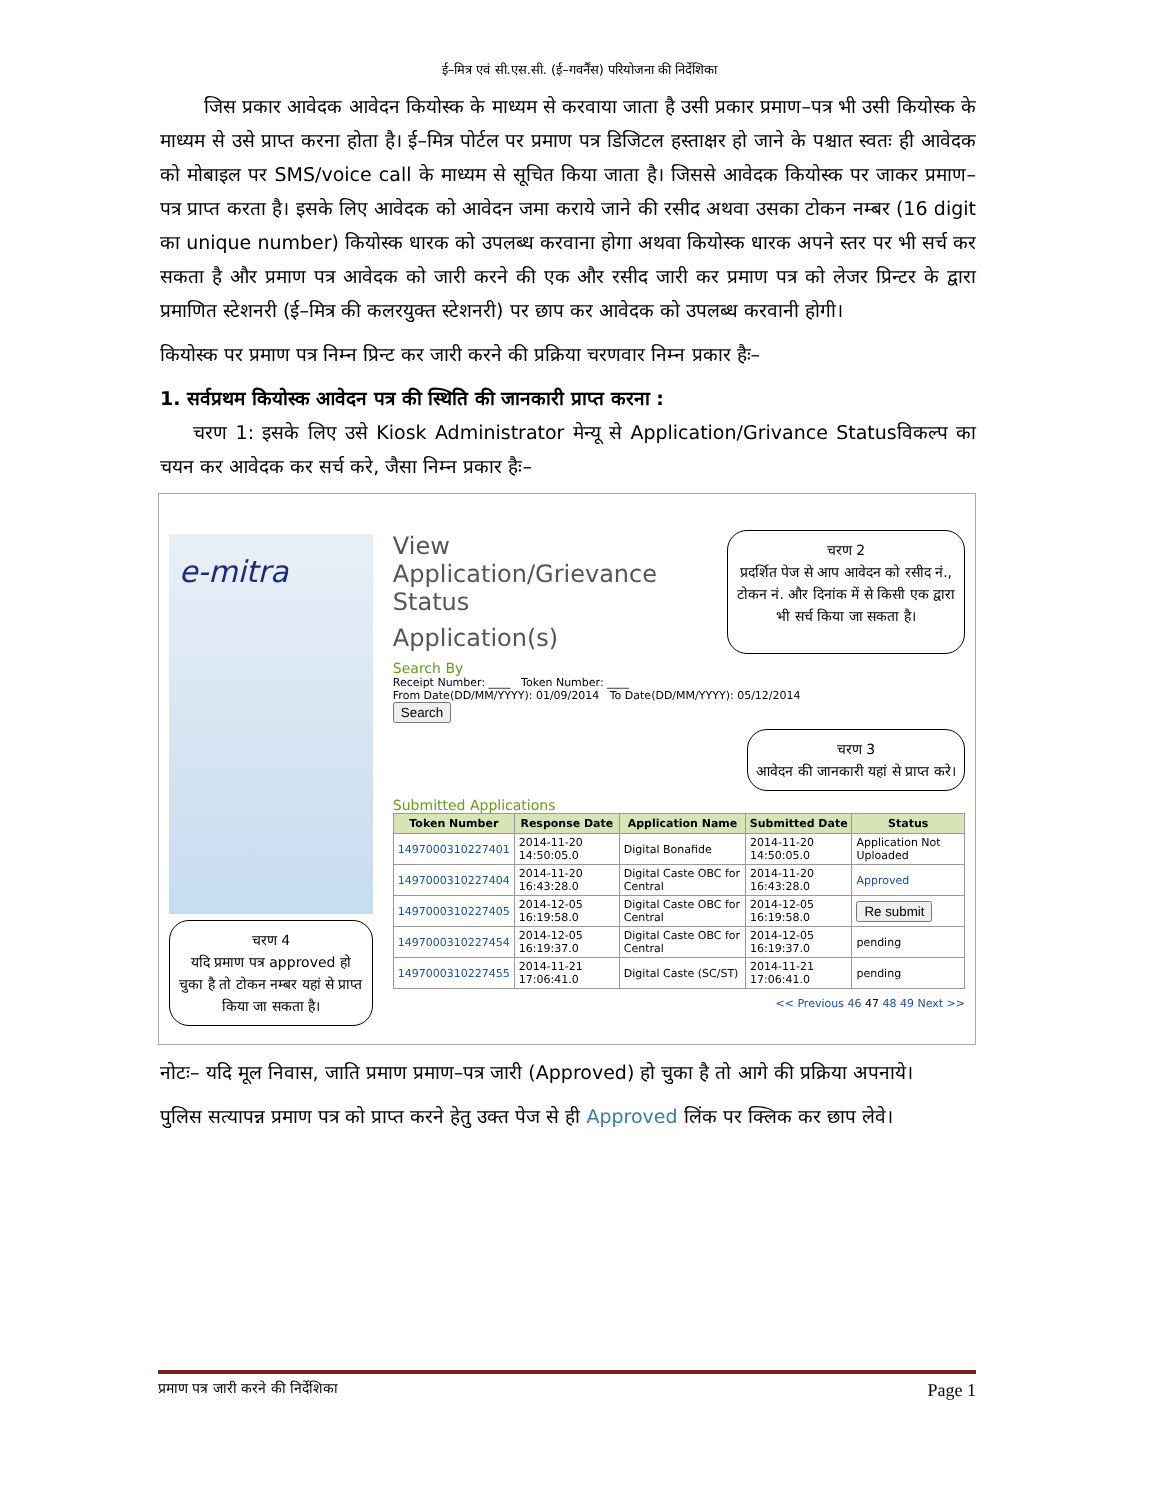ई–मित्र एवं सी.एस.सी. (ई–गवर्नैंस) परियोजना की निर्देशिका
जिस प्रकार आवेदक आवेदन कियोस्क के माध्यम से करवाया जाता है उसी प्रकार प्रमाण–पत्र भी उसी कियोस्क के माध्यम से उसे प्राप्त करना होता है। ई–मित्र पोर्टल पर प्रमाण पत्र डिजिटल हस्ताक्षर हो जाने के पश्चात स्वतः ही आवेदक को मोबाइल पर SMS/voice call के माध्यम से सूचित किया जाता है। जिससे आवेदक कियोस्क पर जाकर प्रमाण–पत्र प्राप्त करता है। इसके लिए आवेदक को आवेदन जमा कराये जाने की रसीद अथवा उसका टोकन नम्बर (16 digit का unique number) कियोस्क धारक को उपलब्ध करवाना होगा अथवा कियोस्क धारक अपने स्तर पर भी सर्च कर सकता है और प्रमाण पत्र आवेदक को जारी करने की एक और रसीद जारी कर प्रमाण पत्र को लेजर प्रिन्टर के द्वारा प्रमाणित स्टेशनरी (ई–मित्र की कलरयुक्त स्टेशनरी) पर छाप कर आवेदक को उपलब्ध करवानी होगी।
कियोस्क पर प्रमाण पत्र निम्न प्रिन्ट कर जारी करने की प्रक्रिया चरणवार निम्न प्रकार हैः–
1. सर्वप्रथम कियोस्क आवेदन पत्र की स्थिति की जानकारी प्राप्त करना :
चरण 1: इसके लिए उसे Kiosk Administrator मेन्यू से Application/Grivance Statusविकल्प का चयन कर आवेदक कर सर्च करे, जैसा निम्न प्रकार हैः–
e-mitra
चरण 4
यदि प्रमाण पत्र approved हो चुका है तो टोकन नम्बर यहां से प्राप्त किया जा सकता है।
View Application/Grievance Status
Application(s)
चरण 2
प्रदर्शित पेज से आप आवेदन को रसीद नं., टोकन नं. और दिनांक में से किसी एक द्वारा भी सर्च किया जा सकता है।
Search By
Receipt Number: ____ Token Number: ____
From Date(DD/MM/YYYY): 01/09/2014 To Date(DD/MM/YYYY): 05/12/2014
Search
चरण 3
आवेदन की जानकारी यहां से प्राप्त करे।
Submitted Applications
| Token Number | Response Date | Application Name | Submitted Date | Status |
| --- | --- | --- | --- | --- |
| 1497000310227401 | 2014-11-20 14:50:05.0 | Digital Bonafide | 2014-11-20 14:50:05.0 | Application Not Uploaded |
| 1497000310227404 | 2014-11-20 16:43:28.0 | Digital Caste OBC for Central | 2014-11-20 16:43:28.0 | Approved |
| 1497000310227405 | 2014-12-05 16:19:58.0 | Digital Caste OBC for Central | 2014-12-05 16:19:58.0 | Re submit |
| 1497000310227454 | 2014-12-05 16:19:37.0 | Digital Caste OBC for Central | 2014-12-05 16:19:37.0 | pending |
| 1497000310227455 | 2014-11-21 17:06:41.0 | Digital Caste (SC/ST) | 2014-11-21 17:06:41.0 | pending |
<< Previous 46 47 48 49 Next >>
नोटः– यदि मूल निवास, जाति प्रमाण प्रमाण–पत्र जारी (Approved) हो चुका है तो आगे की प्रक्रिया अपनाये।
पुलिस सत्यापन्न प्रमाण पत्र को प्राप्त करने हेतु उक्त पेज से ही Approved लिंक पर क्लिक कर छाप लेवे।
प्रमाण पत्र जारी करने की निर्देशिका Page 1